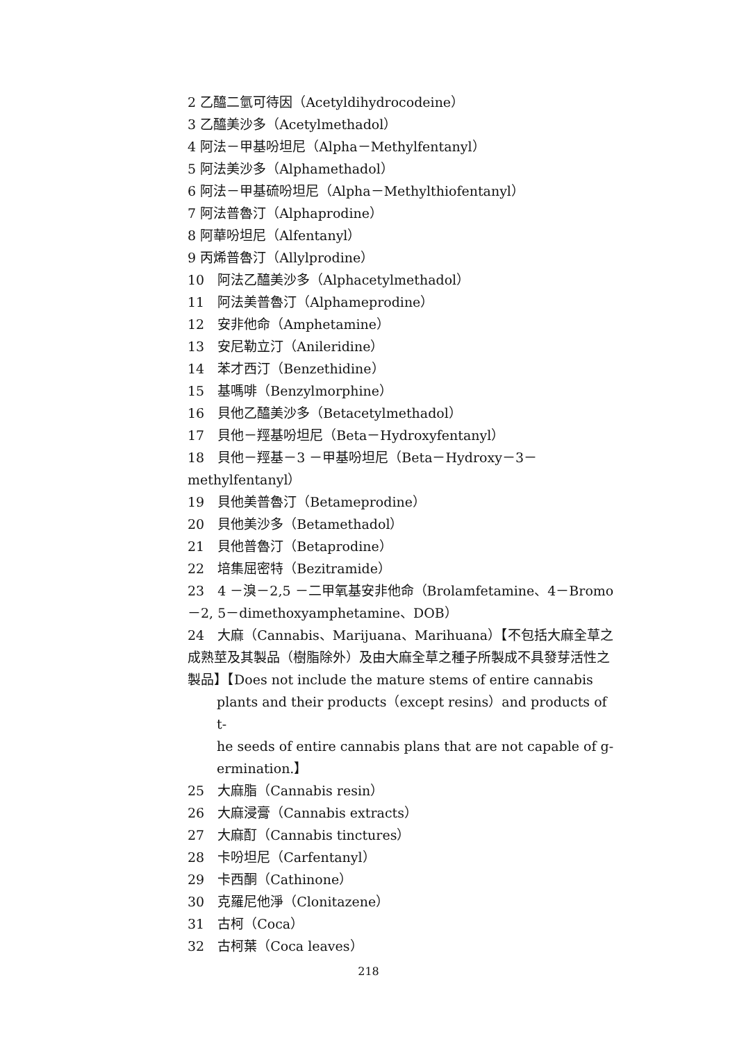2 乙醯二氫可待因（Acetyldihydrocodeine）
3 乙醯美沙多（Acetylmethadol）
4 阿法－甲基吩坦尼（Alpha－Methylfentanyl）
5 阿法美沙多（Alphamethadol）
6 阿法－甲基硫吩坦尼（Alpha－Methylthiofentanyl）
7 阿法普魯汀（Alphaprodine）
8 阿華吩坦尼（Alfentanyl）
9 丙烯普魯汀（Allylprodine）
10　阿法乙醯美沙多（Alphacetylmethadol）
11　阿法美普魯汀（Alphameprodine）
12　安非他命（Amphetamine）
13　安尼勒立汀（Anileridine）
14　苯才西汀（Benzethidine）
15　基嗎啡（Benzylmorphine）
16　貝他乙醯美沙多（Betacetylmethadol）
17　貝他－羥基吩坦尼（Beta－Hydroxyfentanyl）
18　貝他－羥基－3 －甲基吩坦尼（Beta－Hydroxy－3－methylfentanyl）
19　貝他美普魯汀（Betameprodine）
20　貝他美沙多（Betamethadol）
21　貝他普魯汀（Betaprodine）
22　培集屈密特（Bezitramide）
23　4 －溴－2,5 －二甲氧基安非他命（Brolamfetamine、4－Bromo－2, 5－dimethoxyamphetamine、DOB）
24　大麻（Cannabis、Marijuana、Marihuana）【不包括大麻全草之成熟莖及其製品（樹脂除外）及由大麻全草之種子所製成不具發芽活性之製品】【Does not include the mature stems of entire cannabis
plants and their products（except resins）and products of t-
he seeds of entire cannabis plans that are not capable of g-
ermination.】
25　大麻脂（Cannabis resin）
26　大麻浸膏（Cannabis extracts）
27　大麻酊（Cannabis tinctures）
28　卡吩坦尼（Carfentanyl）
29　卡西酮（Cathinone）
30　克羅尼他淨（Clonitazene）
31　古柯（Coca）
32　古柯葉（Coca leaves）
218